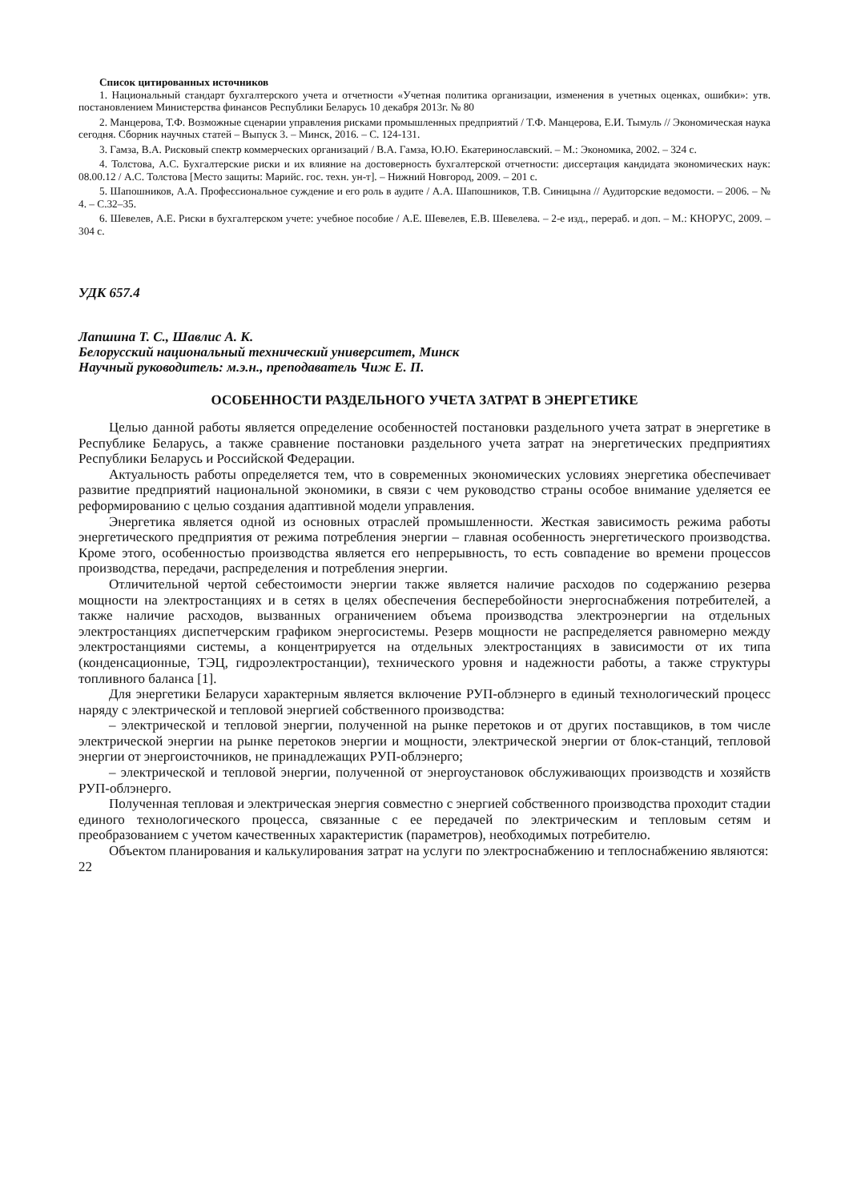Список цитированных источников
1. Национальный стандарт бухгалтерского учета и отчетности «Учетная политика организации, изменения в учетных оценках, ошибки»: утв. постановлением Министерства финансов Республики Беларусь 10 декабря 2013г. № 80
2. Манцерова, Т.Ф. Возможные сценарии управления рисками промышленных предприятий / Т.Ф. Манцерова, Е.И. Тымуль // Экономическая наука сегодня. Сборник научных статей – Выпуск 3. – Минск, 2016. – С. 124-131.
3. Гамза, В.А. Рисковый спектр коммерческих организаций / В.А. Гамза, Ю.Ю. Екатеринославский. – М.: Экономика, 2002. – 324 с.
4. Толстова, А.С. Бухгалтерские риски и их влияние на достоверность бухгалтерской отчетности: диссертация кандидата экономических наук: 08.00.12 / А.С. Толстова [Место защиты: Марийс. гос. техн. ун-т]. – Нижний Новгород, 2009. – 201 с.
5. Шапошников, А.А. Профессиональное суждение и его роль в аудите / А.А. Шапошников, Т.В. Синицына // Аудиторские ведомости. – 2006. – № 4. – С.32–35.
6. Шевелев, А.Е. Риски в бухгалтерском учете: учебное пособие / А.Е. Шевелев, Е.В. Шевелева. – 2-е изд., перераб. и доп. – М.: КНОРУС, 2009. – 304 с.
УДК 657.4
Лапшина Т. С., Шавлис А. К.
Белорусский национальный технический университет, Минск
Научный руководитель: м.э.н., преподаватель Чиж Е. П.
ОСОБЕННОСТИ РАЗДЕЛЬНОГО УЧЕТА ЗАТРАТ В ЭНЕРГЕТИКЕ
Целью данной работы является определение особенностей постановки раздельного учета затрат в энергетике в Республике Беларусь, а также сравнение постановки раздельного учета затрат на энергетических предприятиях Республики Беларусь и Российской Федерации.
Актуальность работы определяется тем, что в современных экономических условиях энергетика обеспечивает развитие предприятий национальной экономики, в связи с чем руководство страны особое внимание уделяется ее реформированию с целью создания адаптивной модели управления.
Энергетика является одной из основных отраслей промышленности. Жесткая зависимость режима работы энергетического предприятия от режима потребления энергии – главная особенность энергетического производства. Кроме этого, особенностью производства является его непрерывность, то есть совпадение во времени процессов производства, передачи, распределения и потребления энергии.
Отличительной чертой себестоимости энергии также является наличие расходов по содержанию резерва мощности на электростанциях и в сетях в целях обеспечения бесперебойности энергоснабжения потребителей, а также наличие расходов, вызванных ограничением объема производства электроэнергии на отдельных электростанциях диспетчерским графиком энергосистемы. Резерв мощности не распределяется равномерно между электростанциями системы, а концентрируется на отдельных электростанциях в зависимости от их типа (конденсационные, ТЭЦ, гидроэлектростанции), технического уровня и надежности работы, а также структуры топливного баланса [1].
Для энергетики Беларуси характерным является включение РУП-облэнерго в единый технологический процесс наряду с электрической и тепловой энергией собственного производства:
– электрической и тепловой энергии, полученной на рынке перетоков и от других поставщиков, в том числе электрической энергии на рынке перетоков энергии и мощности, электрической энергии от блок-станций, тепловой энергии от энергоисточников, не принадлежащих РУП-облэнерго;
– электрической и тепловой энергии, полученной от энергоустановок обслуживающих производств и хозяйств РУП-облэнерго.
Полученная тепловая и электрическая энергия совместно с энергией собственного производства проходит стадии единого технологического процесса, связанные с ее передачей по электрическим и тепловым сетям и преобразованием с учетом качественных характеристик (параметров), необходимых потребителю.
Объектом планирования и калькулирования затрат на услуги по электроснабжению и теплоснабжению являются:
22